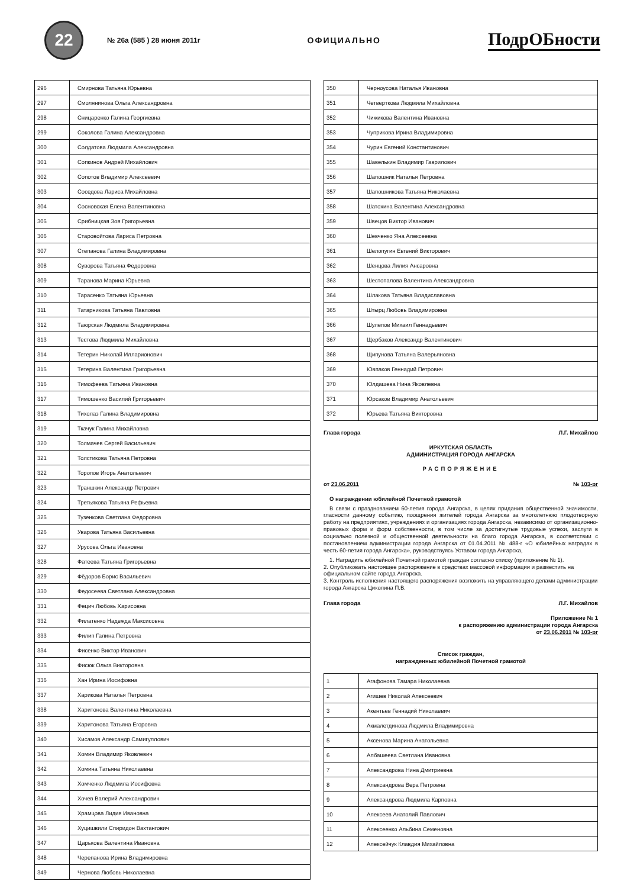22
№ 26а (585 ) 28 июня 2011г
ОФИЦИАЛЬНО
ПодрОБности
| 296 | Смирнова Татьяна Юрьевна |
| 297 | Смолянинова Ольга Александровна |
| 298 | Сницаренко Галина Георгиевна |
| 299 | Соколова Галина Александровна |
| 300 | Солдатова Людмила Александровна |
| 301 | Сопкинов Андрей Михайлович |
| 302 | Сопотов Владимир Алексеевич |
| 303 | Соседова Лариса Михайловна |
| 304 | Сосновская Елена Валентиновна |
| 305 | Срибницкая Зоя Григорьевна |
| 306 | Старовойтова Лариса Петровна |
| 307 | Степанова Галина Владимировна |
| 308 | Суворова Татьяна Федоровна |
| 309 | Таранова Марина Юрьевна |
| 310 | Тарасенко Татьяна Юрьевна |
| 311 | Татарникова Татьяна Павловна |
| 312 | Таюрская Людмила Владимировна |
| 313 | Тестова Людмила Михайловна |
| 314 | Тетерин Николай Илларионович |
| 315 | Тетерина Валентина Григорьевна |
| 316 | Тимофеева Татьяна Ивановна |
| 317 | Тимошенко Василий Григорьевич |
| 318 | Тихолаз Галина Владимировна |
| 319 | Ткачук Галина Михайловна |
| 320 | Толмачев Сергей Васильевич |
| 321 | Толстикова Татьяна Петровна |
| 322 | Торопов Игорь Анатольевич |
| 323 | Траншкин Александр Петрович |
| 324 | Третьякова Татьяна Рефьевна |
| 325 | Тузенкова Светлана Федоровна |
| 326 | Уварова Татьяна Васильевна |
| 327 | Урусова Ольга Ивановна |
| 328 | Фатеева Татьяна Григорьевна |
| 329 | Фёдоров Борис Васильевич |
| 330 | Федосеева Светлана Александровна |
| 331 | Фецич Любовь Харисовна |
| 332 | Филатенко Надежда Максисовна |
| 333 | Филип Галина Петровна |
| 334 | Фисенко Виктор Иванович |
| 335 | Фисюк Ольга Викторовна |
| 336 | Хан Ирина Иосифовна |
| 337 | Харикова Наталья Петровна |
| 338 | Харитонова Валентина Николаевна |
| 339 | Харитонова Татьяна Егоровна |
| 340 | Хисамов Александр Самигуллович |
| 341 | Хомин Владимир Яковлевич |
| 342 | Хомина Татьяна Николаевна |
| 343 | Хомченко Людмила Иосифовна |
| 344 | Хочев Валерий Александрович |
| 345 | Храмцова Лидия Ивановна |
| 346 | Хуцишвили Спиридон Вахтангович |
| 347 | Царькова Валентина Ивановна |
| 348 | Черепанова Ирина Владимировна |
| 349 | Чернова Любовь Николаевна |
| 350 | Черноусова Наталья Ивановна |
| 351 | Четверткова Людмила Михайловна |
| 352 | Чижикова Валентина Ивановна |
| 353 | Чуприкова Ирина Владимировна |
| 354 | Чурин Евгений Константинович |
| 355 | Шавелькин Владимир Гаврилович |
| 356 | Шапошник Наталья Петровна |
| 357 | Шапошникова Татьяна Николаевна |
| 358 | Шатохина Валентина Александровна |
| 359 | Швецов Виктор Иванович |
| 360 | Шевченко Яна Алексеевна |
| 361 | Шелопугин Евгений Викторович |
| 362 | Шенцова Лилия Ансаровна |
| 363 | Шестопалова Валентина Александровна |
| 364 | Шлакова Татьяна Владиславовна |
| 365 | Штырц Любовь Владимировна |
| 366 | Шулепов Михаил Геннадьевич |
| 367 | Щербаков Александр Валентинович |
| 368 | Щипунова Татьяна Валерьяновна |
| 369 | Ювпаков Геннадий Петрович |
| 370 | Юлдашева Нина Яковлевна |
| 371 | Юрсаков Владимир Анатольевич |
| 372 | Юрьева Татьяна Викторовна |
Глава города Л.Г. Михайлов
ИРКУТСКАЯ ОБЛАСТЬ
АДМИНИСТРАЦИЯ ГОРОДА АНГАРСКА
РАСПОРЯЖЕНИЕ
от 23.06.2011 № 103-рг
О награждении юбилейной Почетной грамотой
В связи с празднованием 60-летия города Ангарска, в целях придания общественной значимости, гласности данному событию, поощрения жителей города Ангарска за многолетнюю плодотворную работу на предприятиях, учреждениях и организациях города Ангарска, независимо от организационно-правовых форм и форм собственности, в том числе за достигнутые трудовые успехи, заслуги в социально полезной и общественной деятельности на благо города Ангарска, в соответствии с постановлением администрации города Ангарска от 01.04.2011 № 488-г «О юбилейных наградах в честь 60-летия города Ангарска», руководствуясь Уставом города Ангарска,
1. Наградить юбилейной Почетной грамотой граждан согласно списку (приложение № 1).
2. Опубликовать настоящее распоряжение в средствах массовой информации и разместить на официальном сайте города Ангарска.
3. Контроль исполнения настоящего распоряжения возложить на управляющего делами администрации города Ангарска Циколина П.В.
Глава города Л.Г. Михайлов
Приложение № 1
к распоряжению администрации города Ангарска
от 23.06.2011 № 103-рг
Список граждан,
награжденных юбилейной Почетной грамотой
| 1 | Агафонова Тамара Николаевна |
| 2 | Агишев Николай Алексеевич |
| 3 | Акентьев Геннадий Николаевич |
| 4 | Акмалетдинова Людмила Владимировна |
| 5 | Аксенова Марина Анатольевна |
| 6 | Албашеева Светлана Ивановна |
| 7 | Александрова Нина Дмитриевна |
| 8 | Александрова Вера Петровна |
| 9 | Александрова Людмила Карповна |
| 10 | Алексеев Анатолий Павлович |
| 11 | Алексеенко Альбина Семеновна |
| 12 | Алексейчук Клавдия Михайловна |